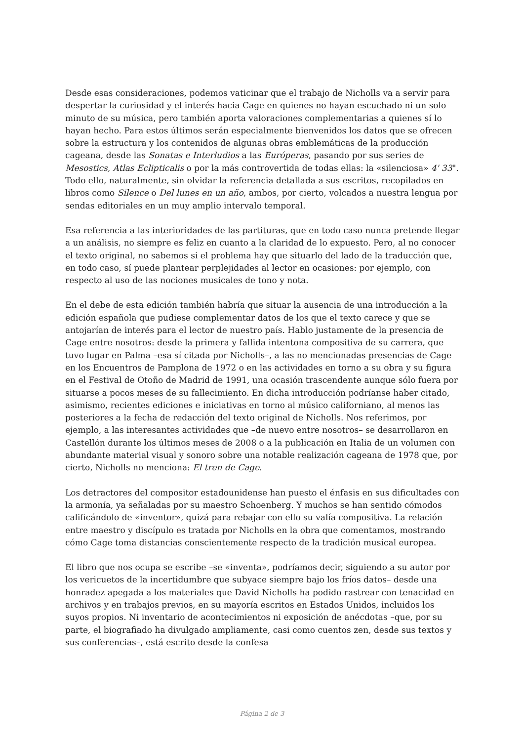Desde esas consideraciones, podemos vaticinar que el trabajo de Nicholls va a servir para despertar la curiosidad y el interés hacia Cage en quienes no hayan escuchado ni un solo minuto de su música, pero también aporta valoraciones complementarias a quienes sí lo hayan hecho. Para estos últimos serán especialmente bienvenidos los datos que se ofrecen sobre la estructura y los contenidos de algunas obras emblemáticas de la producción cageana, desde las Sonatas e Interludios a las Európeras, pasando por sus series de Mesostics, Atlas Eclipticalis o por la más controvertida de todas ellas: la «silenciosa» 4' 33". Todo ello, naturalmente, sin olvidar la referencia detallada a sus escritos, recopilados en libros como Silence o Del lunes en un año, ambos, por cierto, volcados a nuestra lengua por sendas editoriales en un muy amplio intervalo temporal.
Esa referencia a las interioridades de las partituras, que en todo caso nunca pretende llegar a un análisis, no siempre es feliz en cuanto a la claridad de lo expuesto. Pero, al no conocer el texto original, no sabemos si el problema hay que situarlo del lado de la traducción que, en todo caso, sí puede plantear perplejidades al lector en ocasiones: por ejemplo, con respecto al uso de las nociones musicales de tono y nota.
En el debe de esta edición también habría que situar la ausencia de una introducción a la edición española que pudiese complementar datos de los que el texto carece y que se antojarían de interés para el lector de nuestro país. Hablo justamente de la presencia de Cage entre nosotros: desde la primera y fallida intentona compositiva de su carrera, que tuvo lugar en Palma –esa sí citada por Nicholls–, a las no mencionadas presencias de Cage en los Encuentros de Pamplona de 1972 o en las actividades en torno a su obra y su figura en el Festival de Otoño de Madrid de 1991, una ocasión trascendente aunque sólo fuera por situarse a pocos meses de su fallecimiento. En dicha introducción podríanse haber citado, asimismo, recientes ediciones e iniciativas en torno al músico californiano, al menos las posteriores a la fecha de redacción del texto original de Nicholls. Nos referimos, por ejemplo, a las interesantes actividades que –de nuevo entre nosotros– se desarrollaron en Castellón durante los últimos meses de 2008 o a la publicación en Italia de un volumen con abundante material visual y sonoro sobre una notable realización cageana de 1978 que, por cierto, Nicholls no menciona: El tren de Cage.
Los detractores del compositor estadounidense han puesto el énfasis en sus dificultades con la armonía, ya señaladas por su maestro Schoenberg. Y muchos se han sentido cómodos calificándolo de «inventor», quizá para rebajar con ello su valía compositiva. La relación entre maestro y discípulo es tratada por Nicholls en la obra que comentamos, mostrando cómo Cage toma distancias conscientemente respecto de la tradición musical europea.
El libro que nos ocupa se escribe –se «inventa», podríamos decir, siguiendo a su autor por los vericuetos de la incertidumbre que subyace siempre bajo los fríos datos– desde una honradez apegada a los materiales que David Nicholls ha podido rastrear con tenacidad en archivos y en trabajos previos, en su mayoría escritos en Estados Unidos, incluidos los suyos propios. Ni inventario de acontecimientos ni exposición de anécdotas –que, por su parte, el biografiado ha divulgado ampliamente, casi como cuentos zen, desde sus textos y sus conferencias–, está escrito desde la confesa
Página 2 de 3